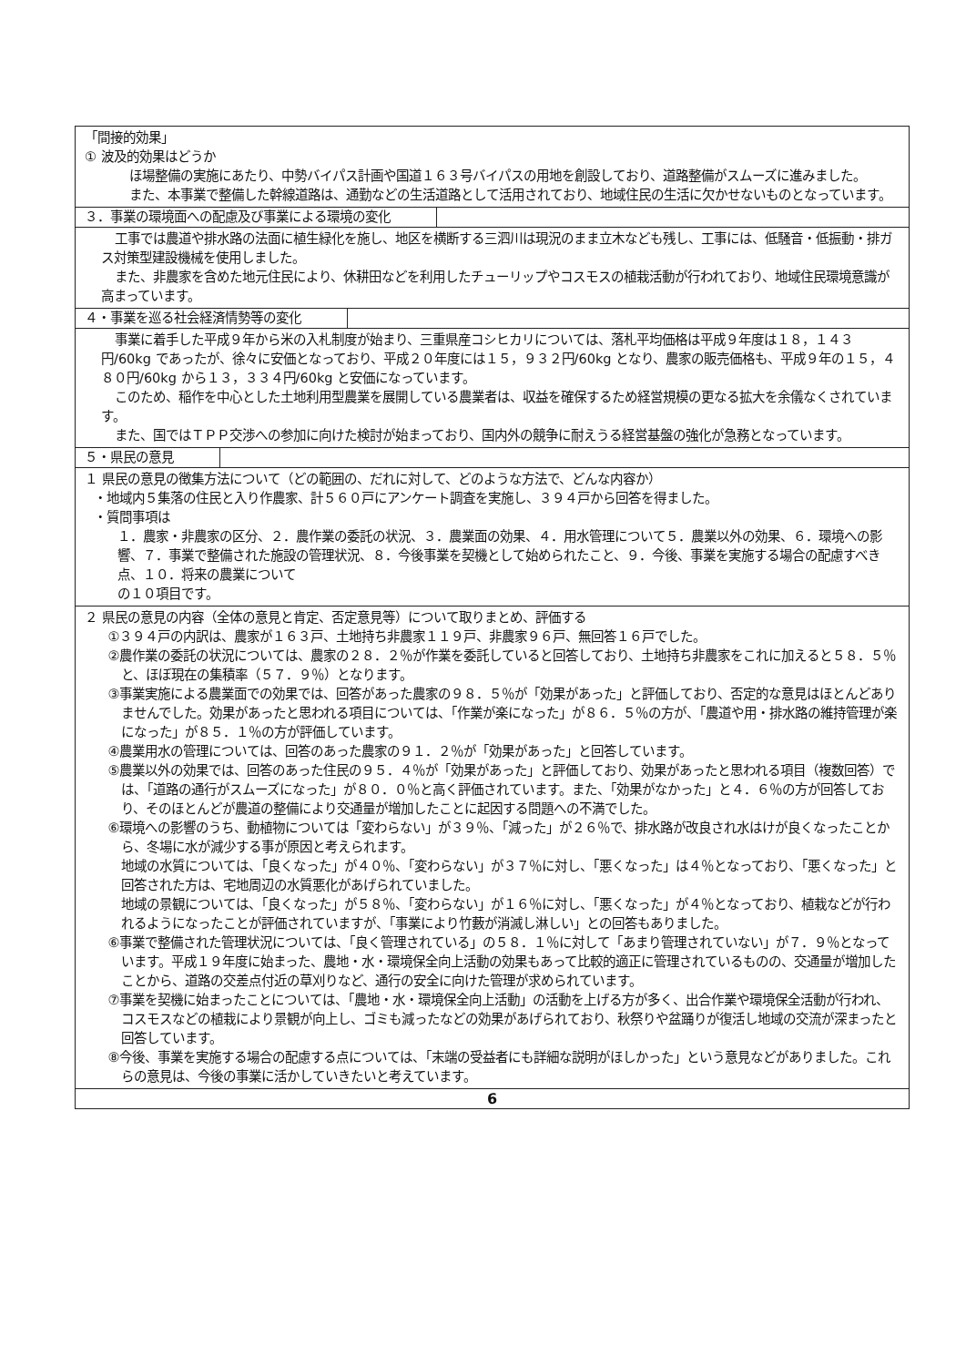「間接的効果」
① 波及的効果はどうか
ほ場整備の実施にあたり、中勢バイパス計画や国道１６３号バイパスの用地を創設しており、道路整備がスムーズに進みました。
また、本事業で整備した幹線道路は、通勤などの生活道路として活用されており、地域住民の生活に欠かせないものとなっています。
３．事業の環境面への配慮及び事業による環境の変化
工事では農道や排水路の法面に植生緑化を施し、地区を横断する三泗川は現況のまま立木なども残し、工事には、低騒音・低振動・排ガス対策型建設機械を使用しました。
また、非農家を含めた地元住民により、休耕田などを利用したチューリップやコスモスの植栽活動が行われており、地域住民環境意識が高まっています。
４・事業を巡る社会経済情勢等の変化
事業に着手した平成９年から米の入札制度が始まり、三重県産コシヒカリについては、落札平均価格は平成９年度は１８，１４３円/60kg であったが、徐々に安価となっており、平成２０年度には１５，９３２円/60kg となり、農家の販売価格も、平成９年の１５，４８０円/60kg から１３，３３４円/60kg と安価になっています。
このため、稲作を中心とした土地利用型農業を展開している農業者は、収益を確保するため経営規模の更なる拡大を余儀なくされています。
また、国ではＴＰＰ交渉への参加に向けた検討が始まっており、国内外の競争に耐えうる経営基盤の強化が急務となっています。
５・県民の意見
１ 県民の意見の徴集方法について（どの範囲の、だれに対して、どのような方法で、どんな内容か）
・地域内５集落の住民と入り作農家、計５６０戸にアンケート調査を実施し、３９４戸から回答を得ました。
・質問事項は
１．農家・非農家の区分、２．農作業の委託の状況、３．農業面の効果、４．用水管理について５．農業以外の効果、６．環境への影響、７．事業で整備された施設の管理状況、８．今後事業を契機として始められたこと、９．今後、事業を実施する場合の配慮すべき点、１０．将来の農業について
の１０項目です。
２ 県民の意見の内容（全体の意見と肯定、否定意見等）について取りまとめ、評価する
①３９４戸の内訳は、農家が１６３戸、土地持ち非農家１１９戸、非農家９６戸、無回答１６戸でした。
②農作業の委託の状況については、農家の２８．２％が作業を委託していると回答しており、土地持ち非農家をこれに加えると５８．５％と、ほぼ現在の集積率（５７．９％）となります。
③事業実施による農業面での効果では、回答があった農家の９８．５％が「効果があった」と評価しており、否定的な意見はほとんどありませんでした。効果があったと思われる項目については、「作業が楽になった」が８６．５％の方が、「農道や用・排水路の維持管理が楽になった」が８５．１％の方が評価しています。
④農業用水の管理については、回答のあった農家の９１．２％が「効果があった」と回答しています。
⑤農業以外の効果では、回答のあった住民の９５．４％が「効果があった」と評価しており、効果があったと思われる項目（複数回答）では、「道路の通行がスムーズになった」が８０．０％と高く評価されています。また、「効果がなかった」と４．６％の方が回答しており、そのほとんどが農道の整備により交通量が増加したことに起因する問題への不満でした。
⑥環境への影響のうち、動植物については「変わらない」が３９％、「減った」が２６％で、排水路が改良され水はけが良くなったことから、冬場に水が減少する事が原因と考えられます。
地域の水質については、「良くなった」が４０％、「変わらない」が３７％に対し、「悪くなった」は４％となっており、「悪くなった」と回答された方は、宅地周辺の水質悪化があげられていました。
地域の景観については、「良くなった」が５８％、「変わらない」が１６％に対し、「悪くなった」が４％となっており、植栽などが行われるようになったことが評価されていますが、「事業により竹藪が消滅し淋しい」との回答もありました。
⑥事業で整備された管理状況については、「良く管理されている」の５８．１％に対して「あまり管理されていない」が７．９％となっています。平成１９年度に始まった、農地・水・環境保全向上活動の効果もあって比較的適正に管理されているものの、交通量が増加したことから、道路の交差点付近の草刈りなど、通行の安全に向けた管理が求められています。
⑦事業を契機に始まったことについては、「農地・水・環境保全向上活動」の活動を上げる方が多く、出合作業や環境保全活動が行われ、コスモスなどの植栽により景観が向上し、ゴミも減ったなどの効果があげられており、秋祭りや盆踊りが復活し地域の交流が深まったと回答しています。
⑧今後、事業を実施する場合の配慮する点については、「末端の受益者にも詳細な説明がほしかった」という意見などがありました。これらの意見は、今後の事業に活かしていきたいと考えています。
6